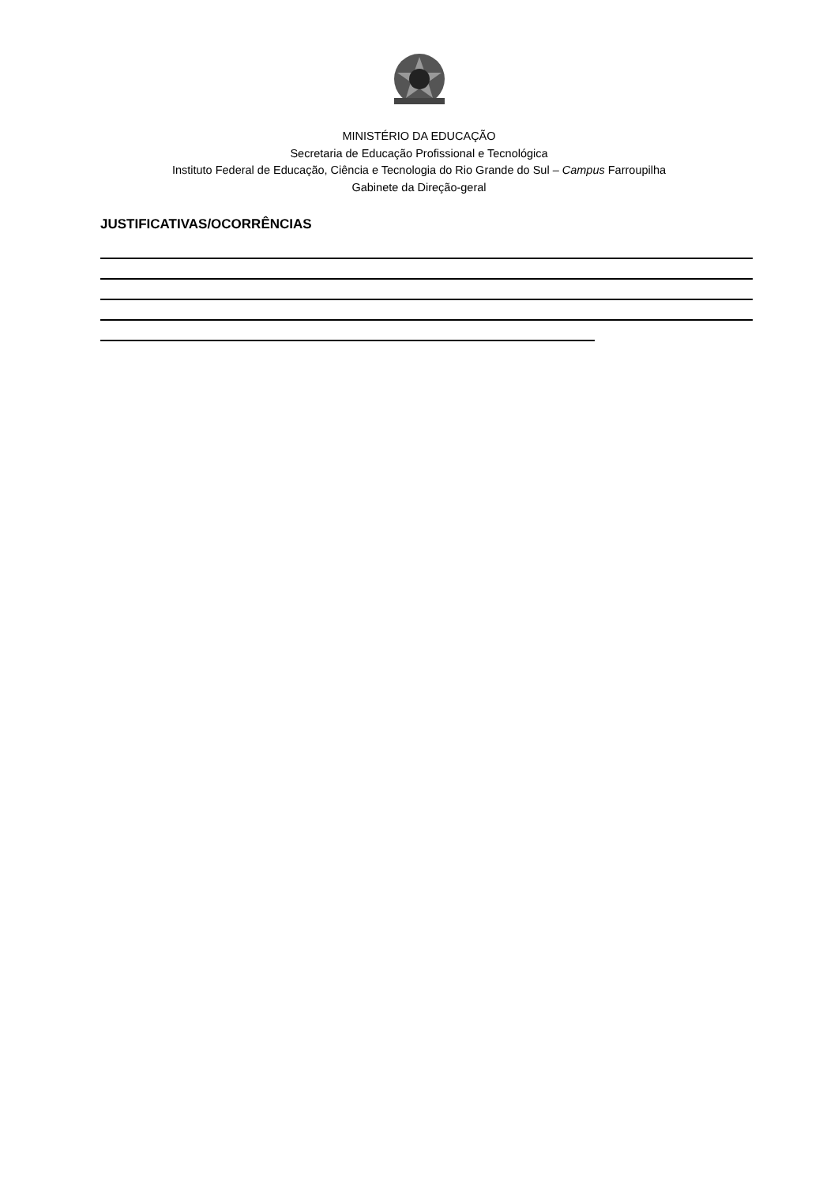MINISTÉRIO DA EDUCAÇÃO
Secretaria de Educação Profissional e Tecnológica
Instituto Federal de Educação, Ciência e Tecnologia do Rio Grande do Sul – Campus Farroupilha
Gabinete da Direção-geral
JUSTIFICATIVAS/OCORRÊNCIAS